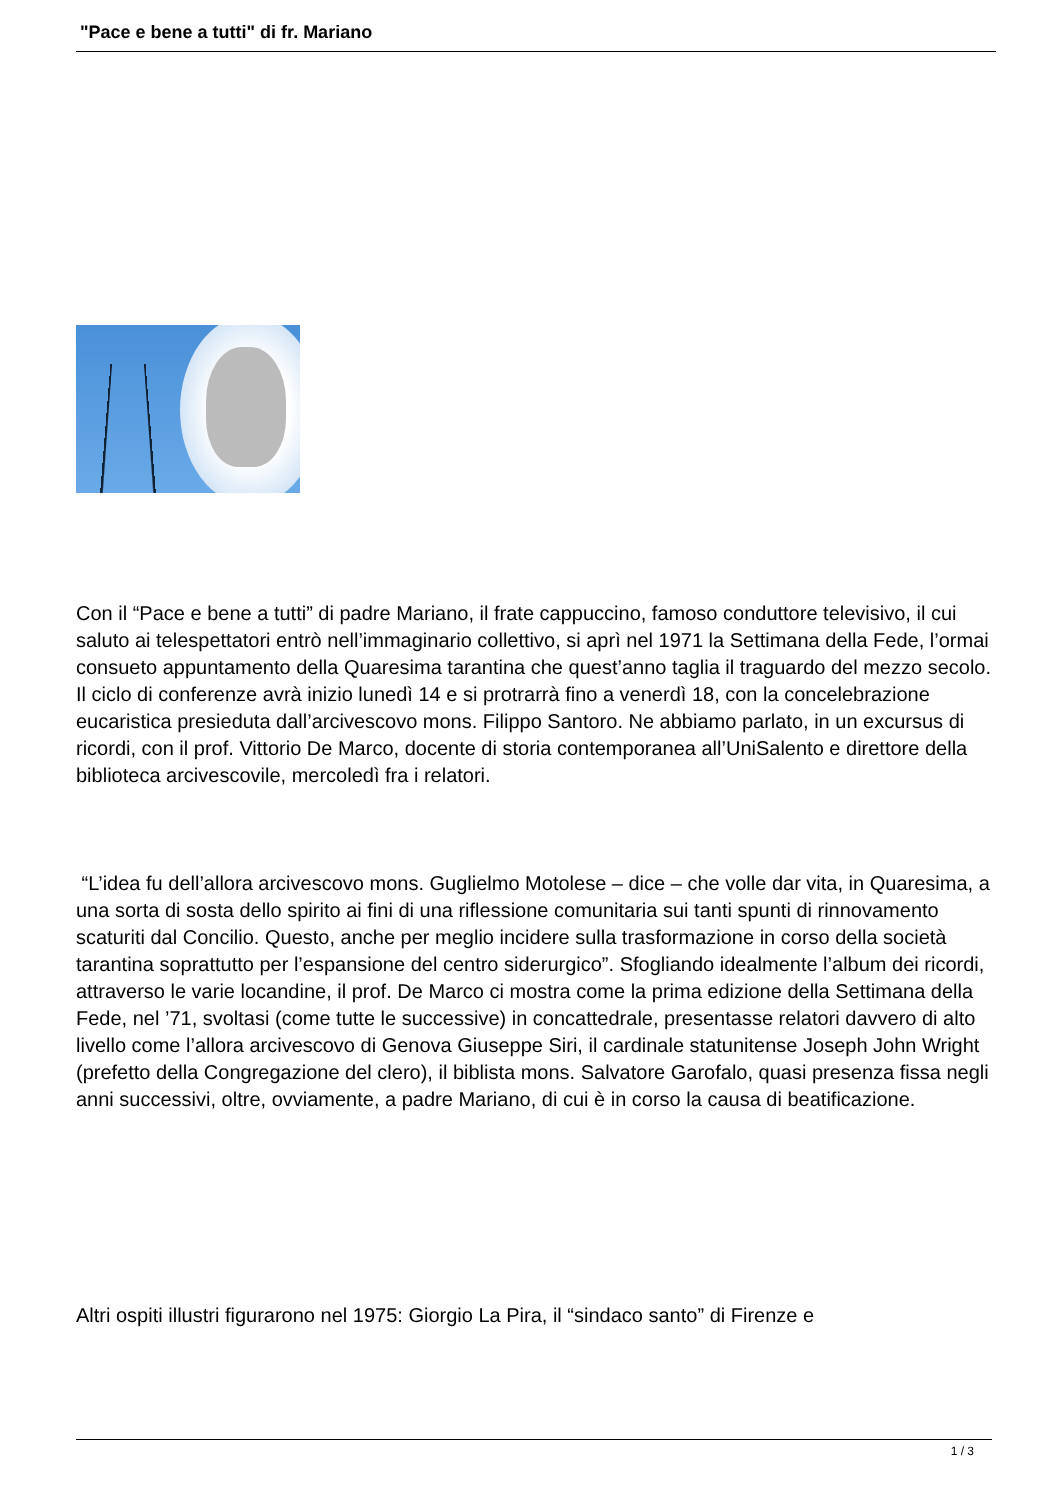"Pace e bene a tutti" di fr. Mariano
Con il “Pace e bene a tutti” di padre Mariano, il frate cappuccino, famoso conduttore televisivo, il cui saluto ai telespettatori entrò nell’immaginario collettivo, si aprì nel 1971 la Settimana della Fede, l’ormai consueto appuntamento della Quaresima tarantina che quest’anno taglia il traguardo del mezzo secolo. Il ciclo di conferenze avrà inizio lunedì 14 e si protrarrà fino a venerdì 18, con la concelebrazione eucaristica presieduta dall’arcivescovo mons. Filippo Santoro. Ne abbiamo parlato, in un excursus di ricordi, con il prof. Vittorio De Marco, docente di storia contemporanea all’UniSalento e direttore della biblioteca arcivescovile, mercoledì fra i relatori.
“L’idea fu dell’allora arcivescovo mons. Guglielmo Motolese – dice – che volle dar vita, in Quaresima, a una sorta di sosta dello spirito ai fini di una riflessione comunitaria sui tanti spunti di rinnovamento scaturiti dal Concilio. Questo, anche per meglio incidere sulla trasformazione in corso della società tarantina soprattutto per l’espansione del centro siderurgico”. Sfogliando idealmente l’album dei ricordi, attraverso le varie locandine, il prof. De Marco ci mostra come la prima edizione della Settimana della Fede, nel ’71, svoltasi (come tutte le successive) in concattedrale, presentasse relatori davvero di alto livello come l’allora arcivescovo di Genova Giuseppe Siri, il cardinale statunitense Joseph John Wright (prefetto della Congregazione del clero), il biblista mons. Salvatore Garofalo, quasi presenza fissa negli anni successivi, oltre, ovviamente, a padre Mariano, di cui è in corso la causa di beatificazione.
Altri ospiti illustri figurarono nel 1975: Giorgio La Pira, il “sindaco santo” di Firenze e
1 / 3